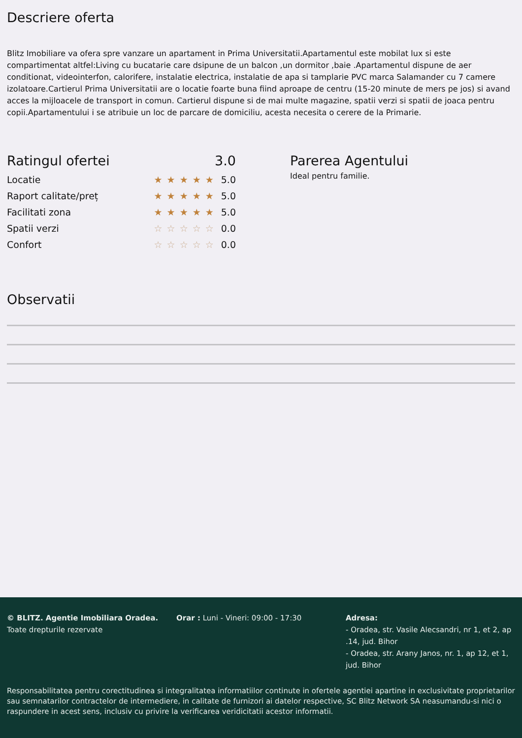Descriere oferta
Blitz Imobiliare va ofera spre vanzare un apartament in Prima Universitatii.Apartamentul este mobilat lux si este compartimentat altfel:Living cu bucatarie care dsipune de un balcon ,un dormitor ,baie .Apartamentul dispune de aer conditionat, videointerfon, calorifere, instalatie electrica, instalatie de apa si tamplarie PVC marca Salamander cu 7 camere izolatoare.Cartierul Prima Universitatii are o locatie foarte buna fiind aproape de centru (15-20 minute de mers pe jos) si avand acces la mijloacele de transport in comun. Cartierul dispune si de mai multe magazine, spatii verzi si spatii de joaca pentru copii.Apartamentului i se atribuie un loc de parcare de domiciliu, acesta necesita o cerere de la Primarie.
Ratingul ofertei 3.0
Locatie ★★★★★ 5.0
Raport calitate/preț ★★★★★ 5.0
Facilitati zona ★★★★★ 5.0
Spatii verzi ☆☆☆☆☆ 0.0
Confort ☆☆☆☆☆ 0.0
Parerea Agentului
Ideal pentru familie.
Observatii
© BLITZ. Agentie Imobiliara Oradea.
Toate drepturile rezervate
Orar : Luni - Vineri: 09:00 - 17:30 Adresa:
- Oradea, str. Vasile Alecsandri, nr 1, et 2, ap .14, jud. Bihor
- Oradea, str. Arany Janos, nr. 1, ap 12, et 1, jud. Bihor
Responsabilitatea pentru corectitudinea si integralitatea informatiilor continute in ofertele agentiei apartine in exclusivitate proprietarilor sau semnatarilor contractelor de intermediere, in calitate de furnizori ai datelor respective, SC Blitz Network SA neasumandu-si nici o raspundere in acest sens, inclusiv cu privire la verificarea veridicitatii acestor informatii.